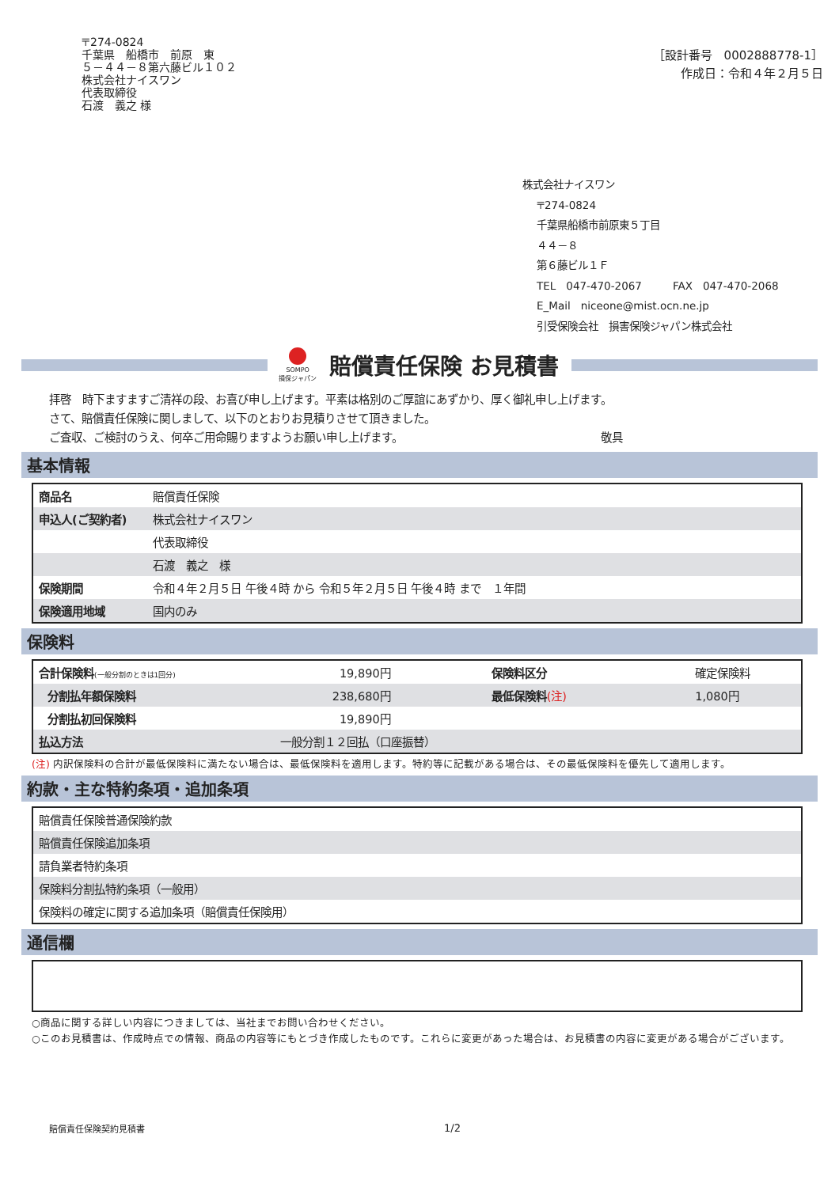〒274-0824
千葉県　船橋市　前原　東
５－４４－８第六藤ビル１０２
株式会社ナイスワン
代表取締役
石渡　義之 様
［設計番号　0002888778-1］
作成日：令和４年２月５日
株式会社ナイスワン
〒274-0824
千葉県船橋市前原東５丁目
４４－８
第６藤ビル１Ｆ
TEL　047-470-2067　　　FAX　047-470-2068
E_Mail　niceone@mist.ocn.ne.jp
引受保険会社　損害保険ジャパン株式会社
SOMPO
損保ジャパン
賠償責任保険 お見積書
拝啓　時下ますますご清祥の段、お喜び申し上げます。平素は格別のご厚誼にあずかり、厚く御礼申し上げます。
さて、賠償責任保険に関しまして、以下のとおりお見積りさせて頂きました。
ご査収、ご検討のうえ、何卒ご用命賜りますようお願い申し上げます。 敬具
基本情報
| 商品名 | 賠償責任保険 |
| 申込人(ご契約者) | 株式会社ナイスワン |
| | 代表取締役 |
| | 石渡 義之 様 |
| 保険期間 | 令和４年２月５日 午後４時 から 令和５年２月５日 午後４時 まで １年間 |
| 保険適用地域 | 国内のみ |
保険料
| 合計保険料 (一般分割のときは1回分) | 19,890円 | 保険料区分 | 確定保険料 |
| 分割払年額保険料 | 238,680円 | 最低保険料 (注) | 1,080円 |
| 分割払初回保険料 | 19,890円 | | |
| 払込方法 | 一般分割１２回払（口座振替） | | |
(注) 内訳保険料の合計が最低保険料に満たない場合は、最低保険料を適用します。特約等に記載がある場合は、その最低保険料を優先して適用します。
約款・主な特約条項・追加条項
| 賠償責任保険普通保険約款 |
| 賠償責任保険追加条項 |
| 請負業者特約条項 |
| 保険料分割払特約条項（一般用） |
| 保険料の確定に関する追加条項（賠償責任保険用） |
通信欄
○商品に関する詳しい内容につきましては、当社までお問い合わせください。
○このお見積書は、作成時点での情報、商品の内容等にもとづき作成したものです。これらに変更があった場合は、お見積書の内容に変更がある場合がございます。
賠償責任保険契約見積書 1/2